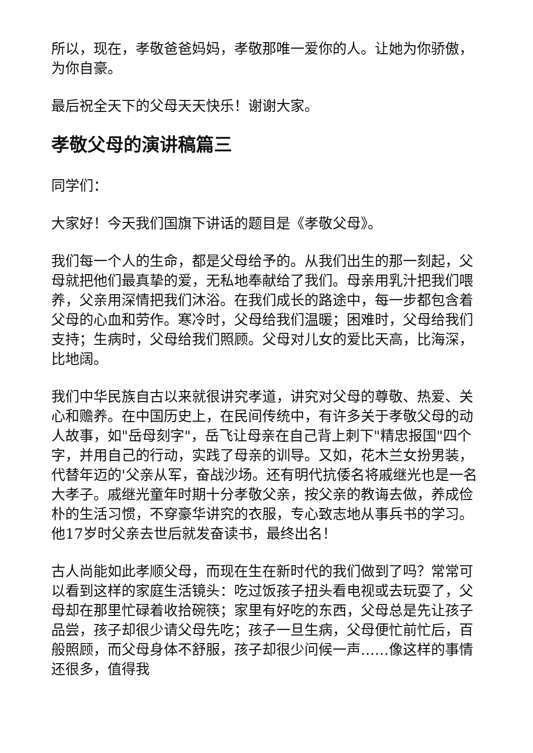所以，现在，孝敬爸爸妈妈，孝敬那唯一爱你的人。让她为你骄傲，为你自豪。
最后祝全天下的父母天天快乐！谢谢大家。
孝敬父母的演讲稿篇三
同学们：
大家好！今天我们国旗下讲话的题目是《孝敬父母》。
我们每一个人的生命，都是父母给予的。从我们出生的那一刻起，父母就把他们最真挚的爱，无私地奉献给了我们。母亲用乳汁把我们喂养，父亲用深情把我们沐浴。在我们成长的路途中，每一步都包含着父母的心血和劳作。寒冷时，父母给我们温暖；困难时，父母给我们支持；生病时，父母给我们照顾。父母对儿女的爱比天高，比海深，比地阔。
我们中华民族自古以来就很讲究孝道，讲究对父母的尊敬、热爱、关心和赡养。在中国历史上，在民间传统中，有许多关于孝敬父母的动人故事，如"岳母刻字"，岳飞让母亲在自己背上刺下"精忠报国"四个字，并用自己的行动，实践了母亲的训导。又如，花木兰女扮男装，代替年迈的'父亲从军，奋战沙场。还有明代抗倭名将戚继光也是一名大孝子。戚继光童年时期十分孝敬父亲，按父亲的教诲去做，养成俭朴的生活习惯，不穿豪华讲究的衣服，专心致志地从事兵书的学习。他17岁时父亲去世后就发奋读书，最终出名！
古人尚能如此孝顺父母，而现在生在新时代的我们做到了吗？常常可以看到这样的家庭生活镜头：吃过饭孩子扭头看电视或去玩耍了，父母却在那里忙碌着收拾碗筷；家里有好吃的东西，父母总是先让孩子品尝，孩子却很少请父母先吃；孩子一旦生病，父母便忙前忙后，百般照顾，而父母身体不舒服，孩子却很少问候一声……像这样的事情还很多，值得我